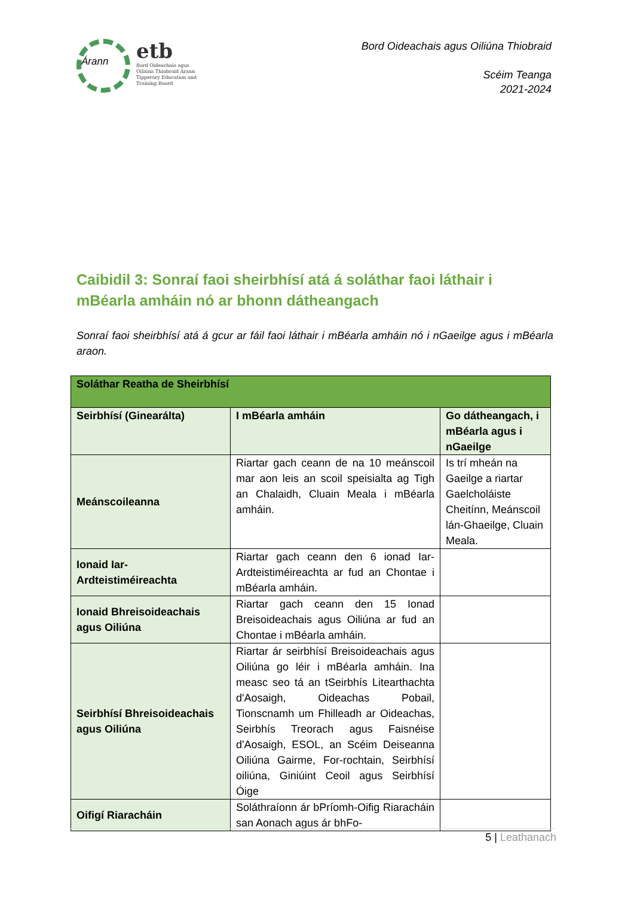Árann
etb
Bord Oideachais agus
Oiliúna Thiobraid Árann
Tipperary Education and
Training Board
Bord Oideachais agus Oiliúna Thiobraid
Scéim Teanga
2021-2024
Caibidil 3: Sonraí faoi sheirbhísí atá á soláthar faoi láthair i mBéarla amháin nó ar bhonn dátheangach
Sonraí faoi sheirbhísí atá á gcur ar fáil faoi láthair i mBéarla amháin nó i nGaeilge agus i mBéarla araon.
| Soláthar Reatha de Sheirbhísí | | |
| --- | --- | --- |
| Seirbhísí (Ginearálta) | I mBéarla amháin | Go dátheangach, i mBéarla agus i nGaeilge |
| Meánscoileanna | Riartar gach ceann de na 10 meánscoil mar aon leis an scoil speisialta ag Tigh an Chalaidh, Cluain Meala i mBéarla amháin. | Is trí mheán na Gaeilge a riartar Gaelcholáiste Cheitínn, Meánscoil lán-Ghaeilge, Cluain Meala. |
| Ionaid Iar-Ardteistiméireachta | Riartar gach ceann den 6 ionad Iar-Ardteistiméireachta ar fud an Chontae i mBéarla amháin. | |
| Ionaid Bhreisoideachais agus Oiliúna | Riartar gach ceann den 15 Ionad Breisoideachais agus Oiliúna ar fud an Chontae i mBéarla amháin. | |
| Seirbhísí Bhreisoideachais agus Oiliúna | Riartar ár seirbhísí Breisoideachais agus Oiliúna go léir i mBéarla amháin. Ina measc seo tá an tSeirbhís Litearthachta d'Aosaigh, Oideachas Pobail, Tionscnamh um Fhilleadh ar Oideachas, Seirbhís Treorach agus Faisnéise d'Aosaigh, ESOL, an Scéim Deiseanna Oiliúna Gairme, For-rochtain, Seirbhísí oiliúna, Giniúint Ceoil agus Seirbhísí Óige | |
| Oifigí Riaracháin | Soláthraíonn ár bPríomh-Oifig Riaracháin san Aonach agus ár bhFo- | |
5 | Leathanach